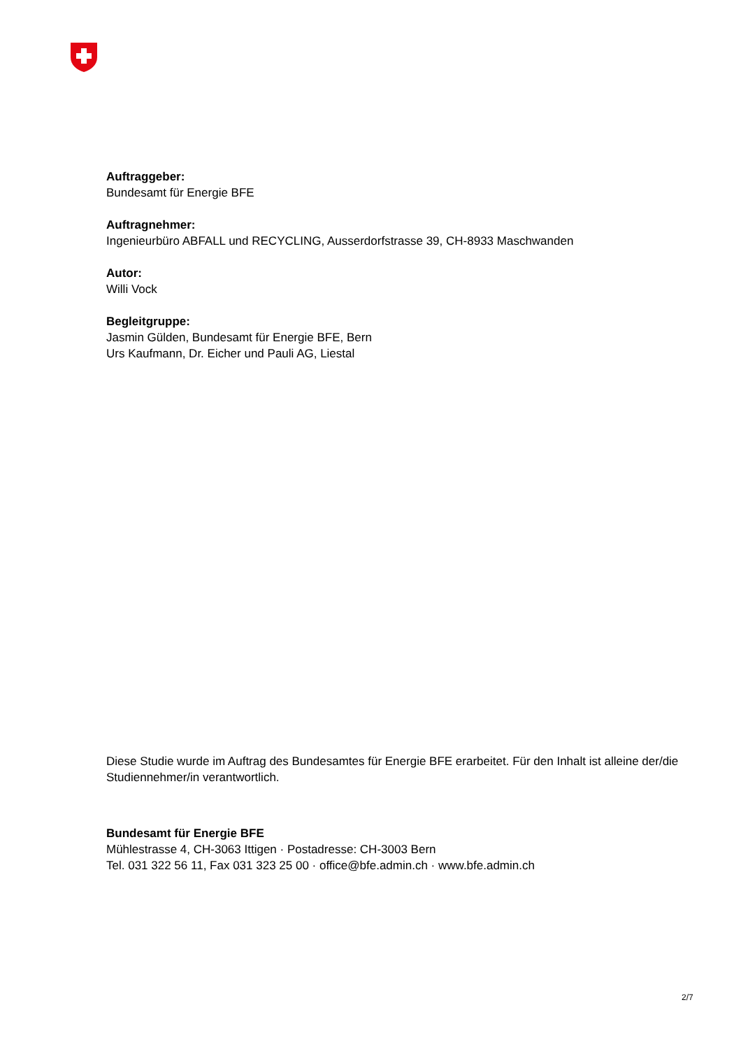Auftraggeber:
Bundesamt für Energie BFE
Auftragnehmer:
Ingenieurbüro ABFALL und RECYCLING, Ausserdorfstrasse 39, CH-8933 Maschwanden
Autor:
Willi Vock
Begleitgruppe:
Jasmin Gülden, Bundesamt für Energie BFE, Bern
Urs Kaufmann, Dr. Eicher und Pauli AG, Liestal
Diese Studie wurde im Auftrag des Bundesamtes für Energie BFE erarbeitet. Für den Inhalt ist alleine der/die Studiennehmer/in verantwortlich.
Bundesamt für Energie BFE
Mühlestrasse 4, CH-3063 Ittigen · Postadresse: CH-3003 Bern
Tel. 031 322 56 11, Fax 031 323 25 00 · office@bfe.admin.ch · www.bfe.admin.ch
2/7